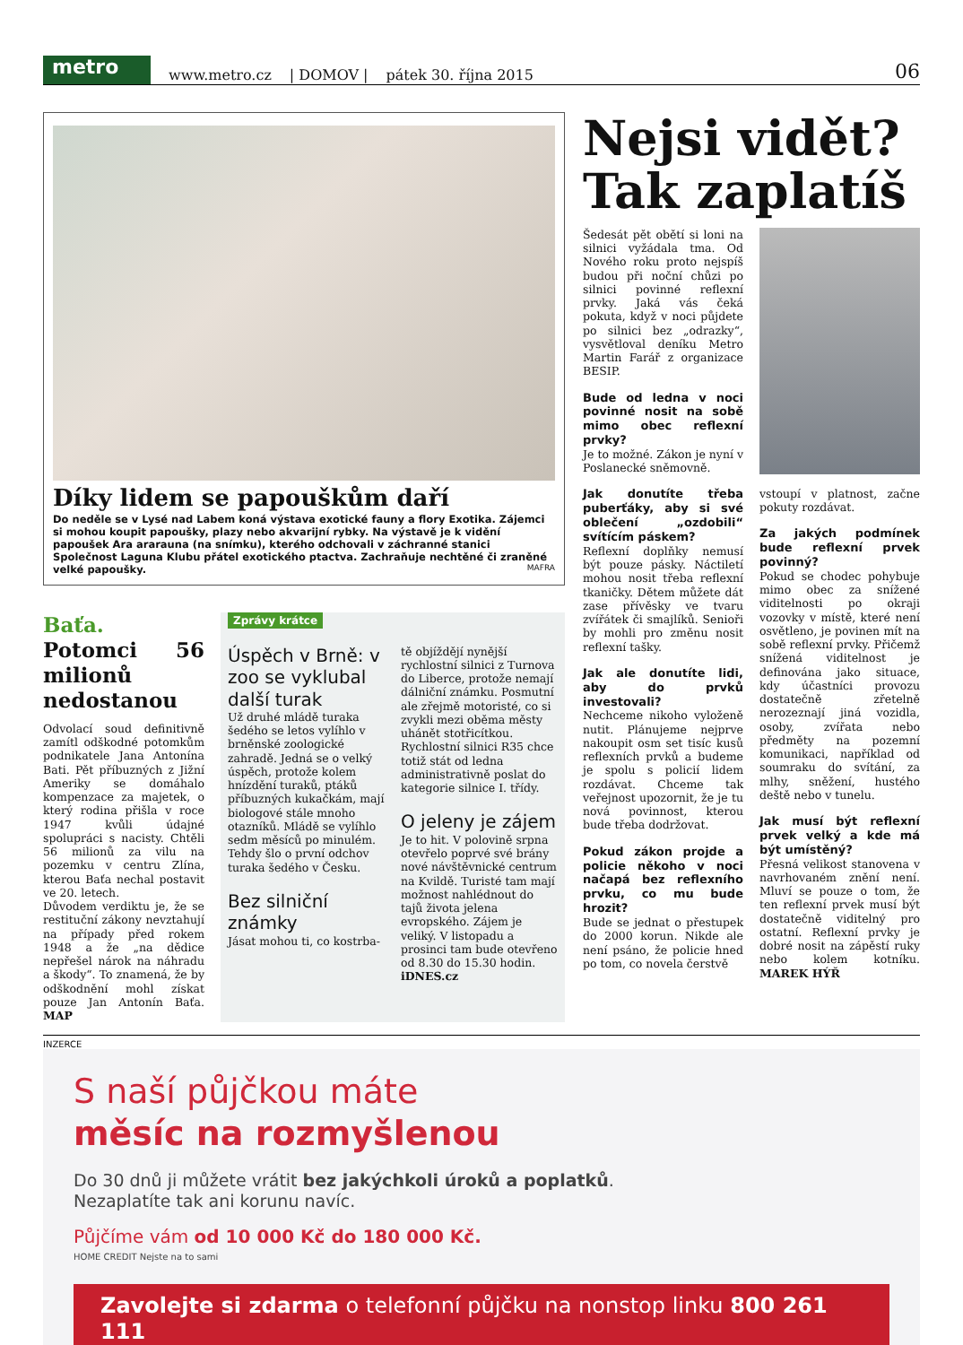metro
www.metro.cz | DOMOV | pátek 30. října 2015 06
Díky lidem se papouškům daří
Do neděle se v Lysé nad Labem koná výstava exotické fauny a flory Exotika. Zájemci si mohou koupit papoušky, plazy nebo akvarijní rybky. Na výstavě je k vidění papoušek Ara ararauna (na snímku), kterého odchovali v záchranné stanici Společnost Laguna Klubu přátel exotického ptactva. Zachraňuje nechtěné či zraněné velké papoušky. MAFRA
Baťa. Potomci 56 milionů nedostanou
Odvolací soud definitivně zamítl odškodné potomkům podnikatele Jana Antonína Bati. Pět příbuzných z Jižní Ameriky se domáhalo kompenzace za majetek, o který rodina přišla v roce 1947 kvůli údajné spolupráci s nacisty. Chtěli 56 milionů za vilu na pozemku v centru Zlína, kterou Baťa nechal postavit ve 20. letech.
Důvodem verdiktu je, že se restituční zákony nevztahují na případy před rokem 1948 a že „na dědice nepřešel nárok na náhradu a škody“. To znamená, že by odškodnění mohl získat pouze Jan Antonín Baťa. MAP
Zprávy krátce
Úspěch v Brně: v zoo se vyklubal další turak
Už druhé mládě turaka šedého se letos vylíhlo v brněnské zoologické zahradě. Jedná se o velký úspěch, protože kolem hnízdění turaků, ptáků příbuzných kukačkám, mají biologové stále mnoho otazníků. Mládě se vylíhlo sedm měsíců po minulém. Tehdy šlo o první odchov turaka šedého v Česku.
Bez silniční známky
Jásat mohou ti, co kostrba-
tě objíždějí nynější rychlostní silnici z Turnova do Liberce, protože nemají dálniční známku. Posmutní ale zřejmě motoristé, co si zvykli mezi oběma městy uhánět stotřicítkou. Rychlostní silnici R35 chce totiž stát od ledna administrativně poslat do kategorie silnice I. třídy.
O jeleny je zájem
Je to hit. V polovině srpna otevřelo poprvé své brány nové návštěvnické centrum na Kvildě. Turisté tam mají možnost nahlédnout do tajů života jelena evropského. Zájem je veliký. V listopadu a prosinci tam bude otevřeno od 8.30 do 15.30 hodin. iDNES.cz
Nejsi vidět? Tak zaplatíš
Šedesát pět obětí si loni na silnici vyžádala tma. Od Nového roku proto nejspíš budou při noční chůzi po silnici povinné reflexní prvky. Jaká vás čeká pokuta, když v noci půjdete po silnici bez „odrazky“, vysvětloval deníku Metro Martin Farář z organizace BESIP.
Bude od ledna v noci povinné nosit na sobě mimo obec reflexní prvky?
Je to možné. Zákon je nyní v Poslanecké sněmovně.
Jak donutíte třeba puberťáky, aby si své oblečení „ozdobili“ svítícím páskem?
Reflexní doplňky nemusí být pouze pásky. Náctiletí mohou nosit třeba reflexní tkaničky. Dětem můžete dát zase přívěsky ve tvaru zvířátek či smajlíků. Senioři by mohli pro změnu nosit reflexní tašky.
Jak ale donutíte lidi, aby do prvků investovali?
Nechceme nikoho vyloženě nutit. Plánujeme nejprve nakoupit osm set tisíc kusů reflexních prvků a budeme je spolu s policií lidem rozdávat. Chceme tak veřejnost upozornit, že je tu nová povinnost, kterou bude třeba dodržovat.
Pokud zákon projde a policie někoho v noci načapá bez reflexního prvku, co mu bude hrozit?
Bude se jednat o přestupek do 2000 korun. Nikde ale není psáno, že policie hned po tom, co novela čerstvě
vstoupí v platnost, začne pokuty rozdávat.
Za jakých podmínek bude reflexní prvek povinný?
Pokud se chodec pohybuje mimo obec za snížené viditelnosti po okraji vozovky v místě, které není osvětleno, je povinen mít na sobě reflexní prvky. Přičemž snížená viditelnost je definována jako situace, kdy účastníci provozu dostatečně zřetelně nerozeznají jiná vozidla, osoby, zvířata nebo předměty na pozemní komunikaci, například od soumraku do svítání, za mlhy, sněžení, hustého deště nebo v tunelu.
Jak musí být reflexní prvek velký a kde má být umístěný?
Přesná velikost stanovena v navrhovaném znění není. Mluví se pouze o tom, že ten reflexní prvek musí být dostatečně viditelný pro ostatní. Reflexní prvky je dobré nosit na zápěstí ruky nebo kolem kotníku. MAREK HÝŘ
INZERCE
S naší půjčkou máte
měsíc na rozmyšlenou
Do 30 dnů ji můžete vrátit bez jakýchkoli úroků a poplatků.
Nezaplatíte tak ani korunu navíc.
Půjčíme vám od 10 000 Kč do 180 000 Kč.
HOME CREDIT Nejste na to sami
Zavolejte si zdarma o telefonní půjčku na nonstop linku 800 261 111